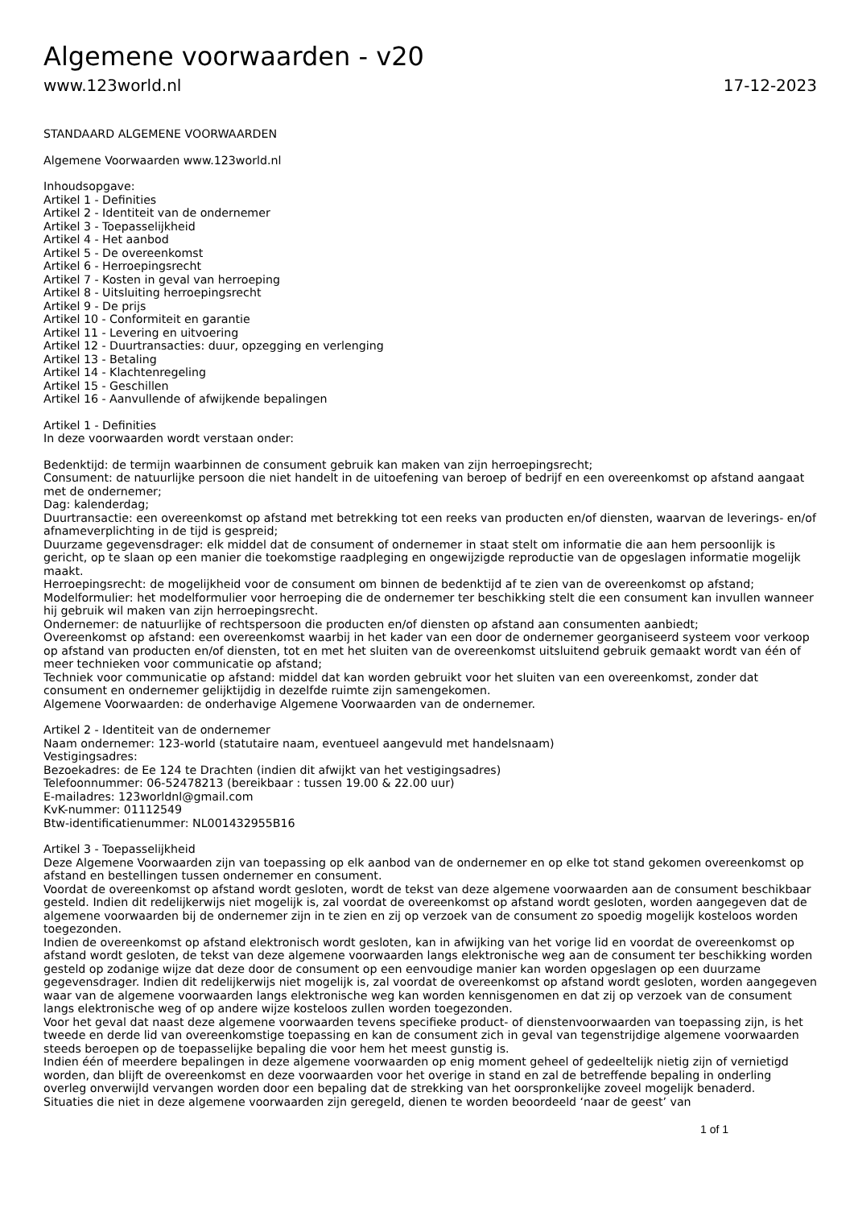Algemene voorwaarden - v20
www.123world.nl 17-12-2023
STANDAARD ALGEMENE VOORWAARDEN
Algemene Voorwaarden www.123world.nl
Inhoudsopgave:
Artikel 1 - Definities
Artikel 2 - Identiteit van de ondernemer
Artikel 3 - Toepasselijkheid
Artikel 4 - Het aanbod
Artikel 5 - De overeenkomst
Artikel 6 - Herroepingsrecht
Artikel 7 - Kosten in geval van herroeping
Artikel 8 - Uitsluiting herroepingsrecht
Artikel 9 - De prijs
Artikel 10 - Conformiteit en garantie
Artikel 11 - Levering en uitvoering
Artikel 12 - Duurtransacties: duur, opzegging en verlenging
Artikel 13 - Betaling
Artikel 14 - Klachtenregeling
Artikel 15 - Geschillen
Artikel 16 - Aanvullende of afwijkende bepalingen
Artikel 1 - Definities
In deze voorwaarden wordt verstaan onder:
Bedenktijd: de termijn waarbinnen de consument gebruik kan maken van zijn herroepingsrecht;
Consument: de natuurlijke persoon die niet handelt in de uitoefening van beroep of bedrijf en een overeenkomst op afstand aangaat met de ondernemer;
Dag: kalenderdag;
Duurtransactie: een overeenkomst op afstand met betrekking tot een reeks van producten en/of diensten, waarvan de leverings- en/of afnameverplichting in de tijd is gespreid;
Duurzame gegevensdrager: elk middel dat de consument of ondernemer in staat stelt om informatie die aan hem persoonlijk is gericht, op te slaan op een manier die toekomstige raadpleging en ongewijzigde reproductie van de opgeslagen informatie mogelijk maakt.
Herroepingsrecht: de mogelijkheid voor de consument om binnen de bedenktijd af te zien van de overeenkomst op afstand;
Modelformulier: het modelformulier voor herroeping die de ondernemer ter beschikking stelt die een consument kan invullen wanneer hij gebruik wil maken van zijn herroepingsrecht.
Ondernemer: de natuurlijke of rechtspersoon die producten en/of diensten op afstand aan consumenten aanbiedt;
Overeenkomst op afstand: een overeenkomst waarbij in het kader van een door de ondernemer georganiseerd systeem voor verkoop op afstand van producten en/of diensten, tot en met het sluiten van de overeenkomst uitsluitend gebruik gemaakt wordt van één of meer technieken voor communicatie op afstand;
Techniek voor communicatie op afstand: middel dat kan worden gebruikt voor het sluiten van een overeenkomst, zonder dat consument en ondernemer gelijktijdig in dezelfde ruimte zijn samengekomen.
Algemene Voorwaarden: de onderhavige Algemene Voorwaarden van de ondernemer.
Artikel 2 - Identiteit van de ondernemer
Naam ondernemer: 123-world (statutaire naam, eventueel aangevuld met handelsnaam)
Vestigingsadres:
Bezoekadres: de Ee 124 te Drachten (indien dit afwijkt van het vestigingsadres)
Telefoonnummer: 06-52478213 (bereikbaar : tussen 19.00 & 22.00 uur)
E-mailadres: 123worldnl@gmail.com
KvK-nummer: 01112549
Btw-identificatienummer: NL001432955B16
Artikel 3 - Toepasselijkheid
Deze Algemene Voorwaarden zijn van toepassing op elk aanbod van de ondernemer en op elke tot stand gekomen overeenkomst op afstand en bestellingen tussen ondernemer en consument.
Voordat de overeenkomst op afstand wordt gesloten, wordt de tekst van deze algemene voorwaarden aan de consument beschikbaar gesteld. Indien dit redelijkerwijs niet mogelijk is, zal voordat de overeenkomst op afstand wordt gesloten, worden aangegeven dat de algemene voorwaarden bij de ondernemer zijn in te zien en zij op verzoek van de consument zo spoedig mogelijk kosteloos worden toegezonden.
Indien de overeenkomst op afstand elektronisch wordt gesloten, kan in afwijking van het vorige lid en voordat de overeenkomst op afstand wordt gesloten, de tekst van deze algemene voorwaarden langs elektronische weg aan de consument ter beschikking worden gesteld op zodanige wijze dat deze door de consument op een eenvoudige manier kan worden opgeslagen op een duurzame gegevensdrager. Indien dit redelijkerwijs niet mogelijk is, zal voordat de overeenkomst op afstand wordt gesloten, worden aangegeven waar van de algemene voorwaarden langs elektronische weg kan worden kennisgenomen en dat zij op verzoek van de consument langs elektronische weg of op andere wijze kosteloos zullen worden toegezonden.
Voor het geval dat naast deze algemene voorwaarden tevens specifieke product- of dienstenvoorwaarden van toepassing zijn, is het tweede en derde lid van overeenkomstige toepassing en kan de consument zich in geval van tegenstrijdige algemene voorwaarden steeds beroepen op de toepasselijke bepaling die voor hem het meest gunstig is.
Indien één of meerdere bepalingen in deze algemene voorwaarden op enig moment geheel of gedeeltelijk nietig zijn of vernietigd worden, dan blijft de overeenkomst en deze voorwaarden voor het overige in stand en zal de betreffende bepaling in onderling overleg onverwijld vervangen worden door een bepaling dat de strekking van het oorspronkelijke zoveel mogelijk benaderd.
Situaties die niet in deze algemene voorwaarden zijn geregeld, dienen te worden beoordeeld ‘naar de geest’ van
1 of 1